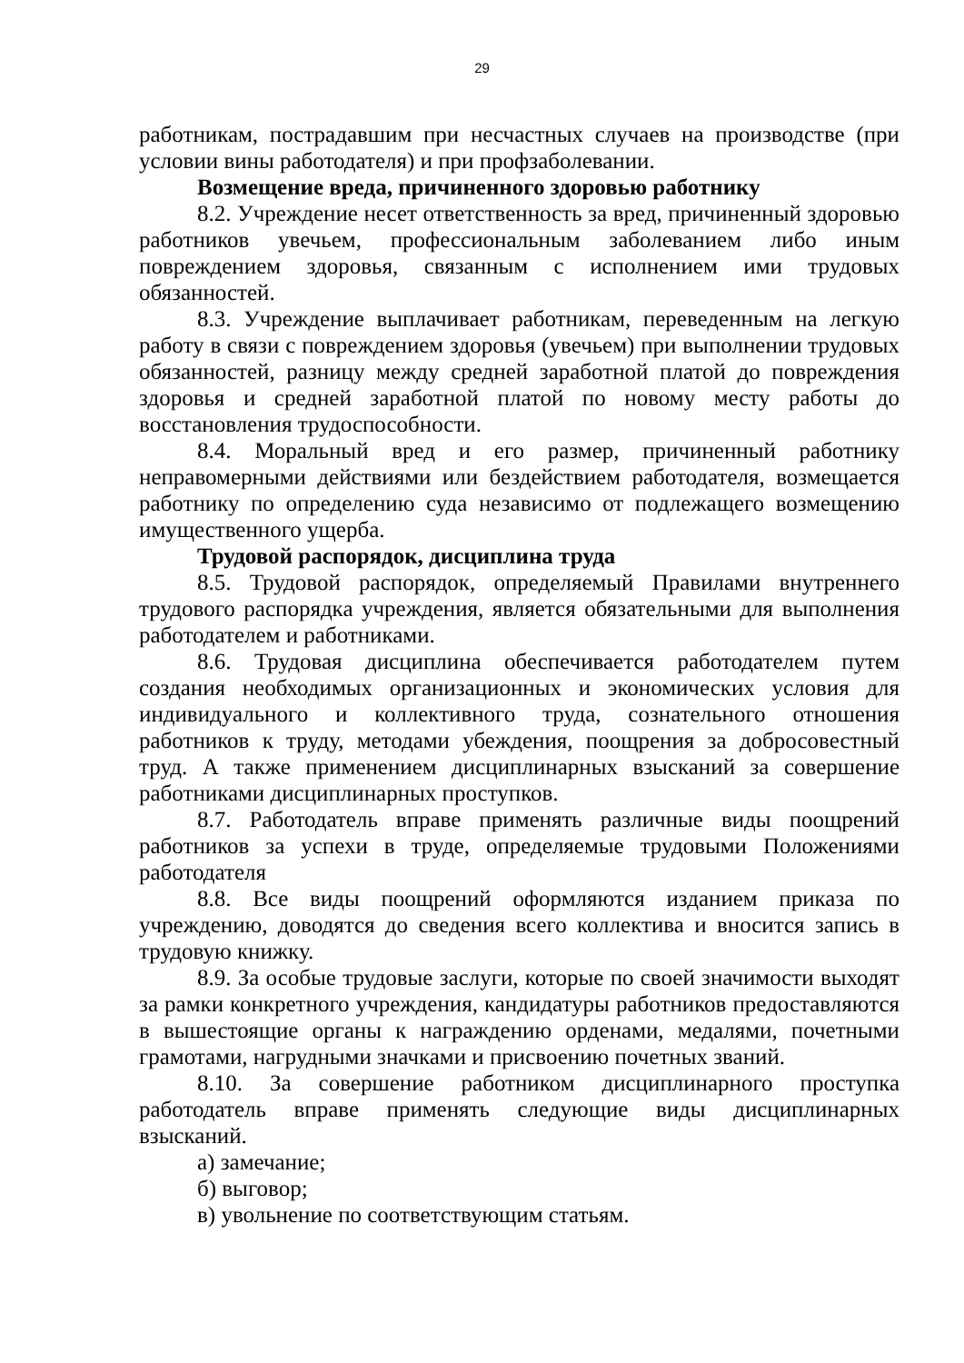29
работникам, пострадавшим при несчастных случаев на производстве (при условии вины работодателя) и при профзаболевании.
Возмещение вреда, причиненного здоровью работнику
8.2. Учреждение несет ответственность за вред, причиненный здоровью работников увечьем, профессиональным заболеванием либо иным повреждением здоровья, связанным с исполнением ими трудовых обязанностей.
8.3. Учреждение выплачивает работникам, переведенным на легкую работу в связи с повреждением здоровья (увечьем) при выполнении трудовых обязанностей, разницу между средней заработной платой до повреждения здоровья и средней заработной платой по новому месту работы до восстановления трудоспособности.
8.4. Моральный вред и его размер, причиненный работнику неправомерными действиями или бездействием работодателя, возмещается работнику по определению суда независимо от подлежащего возмещению имущественного ущерба.
Трудовой распорядок, дисциплина труда
8.5. Трудовой распорядок, определяемый Правилами внутреннего трудового распорядка учреждения, является обязательными для выполнения работодателем и работниками.
8.6. Трудовая дисциплина обеспечивается работодателем путем создания необходимых организационных и экономических условия для индивидуального и коллективного труда, сознательного отношения работников к труду, методами убеждения, поощрения за добросовестный труд. А также применением дисциплинарных взысканий за совершение работниками дисциплинарных проступков.
8.7. Работодатель вправе применять различные виды поощрений работников за успехи в труде, определяемые трудовыми Положениями работодателя
8.8. Все виды поощрений оформляются изданием приказа по учреждению, доводятся до сведения всего коллектива и вносится запись в трудовую книжку.
8.9. За особые трудовые заслуги, которые по своей значимости выходят за рамки конкретного учреждения, кандидатуры работников предоставляются в вышестоящие органы к награждению орденами, медалями, почетными грамотами, нагрудными значками и присвоению почетных званий.
8.10. За совершение работником дисциплинарного проступка работодатель вправе применять следующие виды дисциплинарных взысканий.
а) замечание;
б) выговор;
в) увольнение по соответствующим статьям.